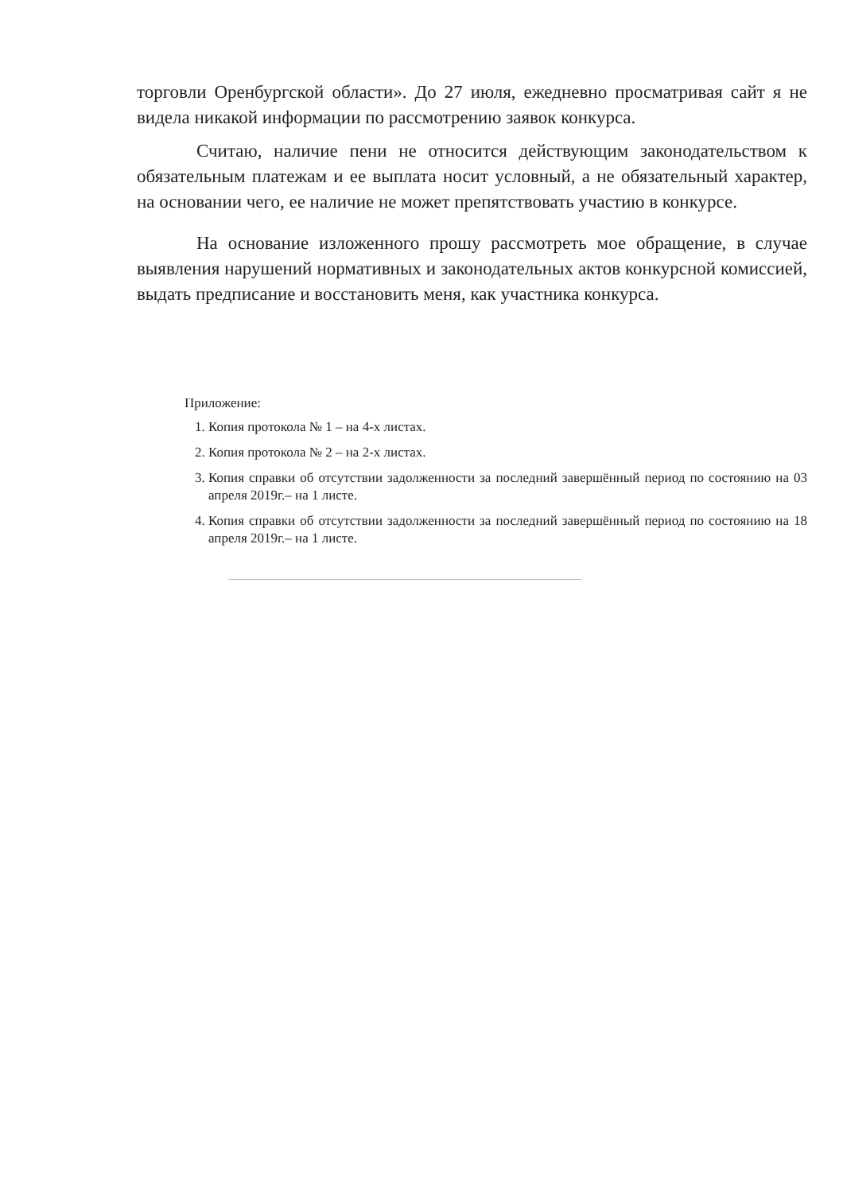торговли Оренбургской области». До 27 июля, ежедневно просматривая сайт я не видела никакой информации по рассмотрению заявок конкурса.
Считаю, наличие пени не относится действующим законодательством к обязательным платежам и ее выплата носит условный, а не обязательный характер, на основании чего, ее наличие не может препятствовать участию в конкурсе.
На основание изложенного прошу рассмотреть мое обращение, в случае выявления нарушений нормативных и законодательных актов конкурсной комиссией, выдать предписание и восстановить меня, как участника конкурса.
Приложение:
1. Копия протокола № 1 – на 4-х листах.
2. Копия протокола № 2 – на 2-х листах.
3. Копия справки об отсутствии задолженности за последний завершённый период по состоянию на 03 апреля 2019г.– на 1 листе.
4. Копия справки об отсутствии задолженности за последний завершённый период по состоянию на 18 апреля 2019г.– на 1 листе.